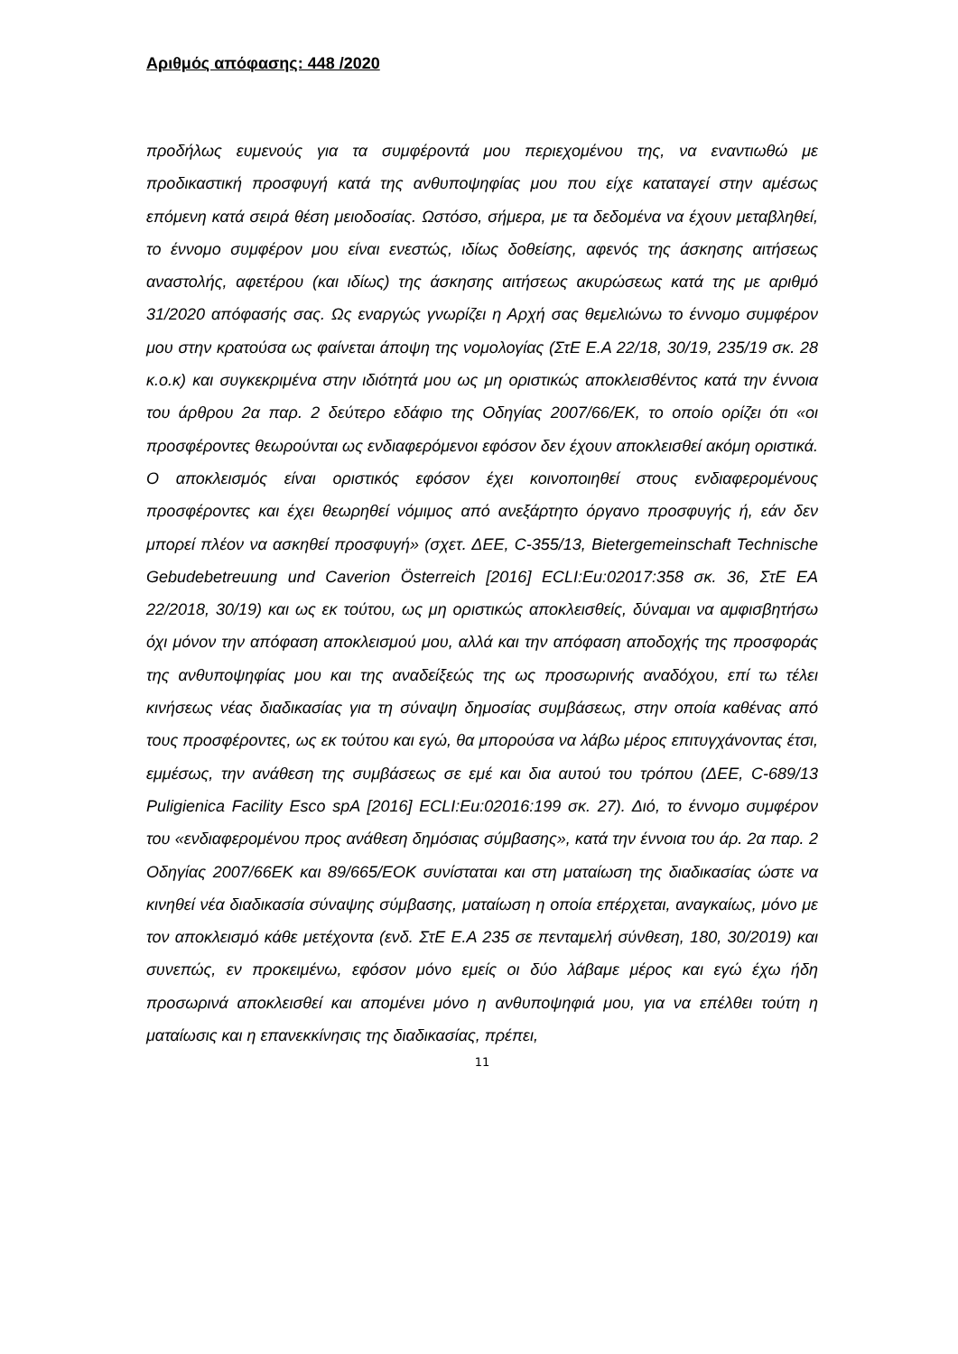Αριθμός απόφασης: 448 /2020
προδήλως ευμενούς για τα συμφέροντά μου περιεχομένου της, να εναντιωθώ με προδικαστική προσφυγή κατά της ανθυποψηφίας μου που είχε καταταγεί στην αμέσως επόμενη κατά σειρά θέση μειοδοσίας. Ωστόσο, σήμερα, με τα δεδομένα να έχουν μεταβληθεί, το έννομο συμφέρον μου είναι ενεστώς, ιδίως δοθείσης, αφενός της άσκησης αιτήσεως αναστολής, αφετέρου (και ιδίως) της άσκησης αιτήσεως ακυρώσεως κατά της με αριθμό 31/2020 απόφασής σας. Ως εναργώς γνωρίζει η Αρχή σας θεμελιώνω το έννομο συμφέρον μου στην κρατούσα ως φαίνεται άποψη της νομολογίας (ΣτΕ Ε.Α 22/18, 30/19, 235/19 σκ. 28 κ.ο.κ) και συγκεκριμένα στην ιδιότητά μου ως μη οριστικώς αποκλεισθέντος κατά την έννοια του άρθρου 2α παρ. 2 δεύτερο εδάφιο της Οδηγίας 2007/66/ΕΚ, το οποίο ορίζει ότι «οι προσφέροντες θεωρούνται ως ενδιαφερόμενοι εφόσον δεν έχουν αποκλεισθεί ακόμη οριστικά. Ο αποκλεισμός είναι οριστικός εφόσον έχει κοινοποιηθεί στους ενδιαφερομένους προσφέροντες και έχει θεωρηθεί νόμιμος από ανεξάρτητο όργανο προσφυγής ή, εάν δεν μπορεί πλέον να ασκηθεί προσφυγή» (σχετ. ΔΕΕ, C-355/13, Bietergemeinschaft Technische Gebudebetreuung und Caverion Österreich [2016] ECLI:Eu:02017:358 σκ. 36, ΣτΕ ΕΑ 22/2018, 30/19) και ως εκ τούτου, ως μη οριστικώς αποκλεισθείς, δύναμαι να αμφισβητήσω όχι μόνον την απόφαση αποκλεισμού μου, αλλά και την απόφαση αποδοχής της προσφοράς της ανθυποψηφίας μου και της αναδείξεώς της ως προσωρινής αναδόχου, επί τω τέλει κινήσεως νέας διαδικασίας για τη σύναψη δημοσίας συμβάσεως, στην οποία καθένας από τους προσφέροντες, ως εκ τούτου και εγώ, θα μπορούσα να λάβω μέρος επιτυγχάνοντας έτσι, εμμέσως, την ανάθεση της συμβάσεως σε εμέ και δια αυτού του τρόπου (ΔΕΕ, C-689/13 Puligienica Facility Esco spA [2016] ECLI:Eu:02016:199 σκ. 27). Διό, το έννομο συμφέρον του «ενδιαφερομένου προς ανάθεση δημόσιας σύμβασης», κατά την έννοια του άρ. 2α παρ. 2 Οδηγίας 2007/66ΕΚ και 89/665/ΕΟΚ συνίσταται και στη ματαίωση της διαδικασίας ώστε να κινηθεί νέα διαδικασία σύναψης σύμβασης, ματαίωση η οποία επέρχεται, αναγκαίως, μόνο με τον αποκλεισμό κάθε μετέχοντα (ενδ. ΣτΕ Ε.Α 235 σε πενταμελή σύνθεση, 180, 30/2019) και συνεπώς, εν προκειμένω, εφόσον μόνο εμείς οι δύο λάβαμε μέρος και εγώ έχω ήδη προσωρινά αποκλεισθεί και απομένει μόνο η ανθυποψηφιά μου, για να επέλθει τούτη η ματαίωσις και η επανεκκίνησις της διαδικασίας, πρέπει,
11